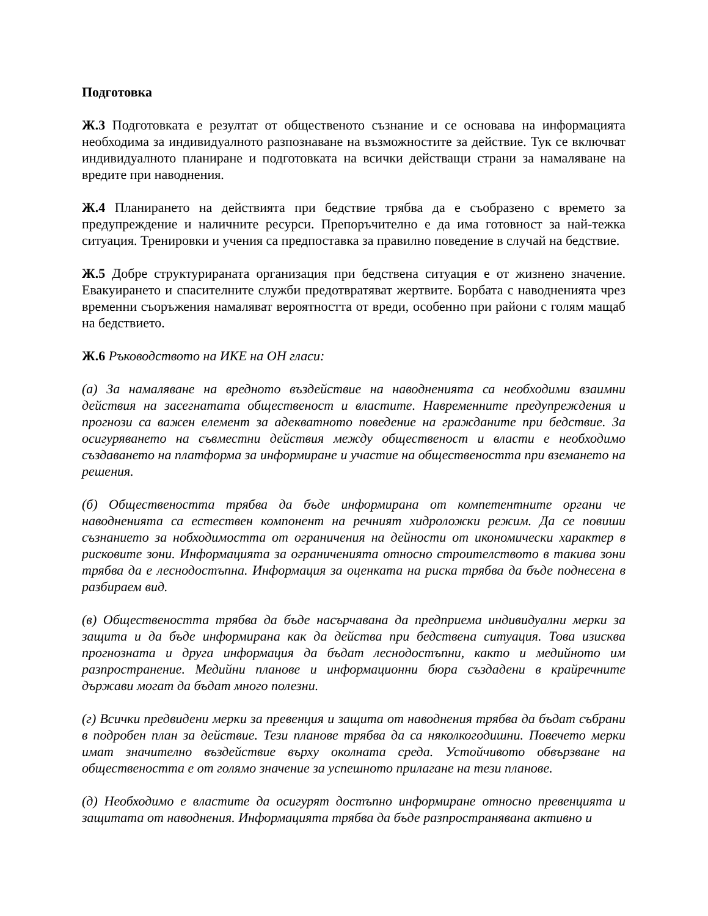Подготовка
Ж.3 Подготовката е резултат от общественото съзнание и се основава на информацията необходима за индивидуалното разпознаване на възможностите за действие. Тук се включват индивидуалното планиране и подготовката на всички действащи страни за намаляване на вредите при наводнения.
Ж.4 Планирането на действията при бедствие трябва да е съобразено с времето за предупреждение и наличните ресурси. Препоръчително е да има готовност за най-тежка ситуация. Тренировки и учения са предпоставка за правилно поведение в случай на бедствие.
Ж.5 Добре структурираната организация при бедствена ситуация е от жизнено значение. Евакуирането и спасителните служби предотвратяват жертвите. Борбата с наводненията чрез временни съоръжения намаляват вероятността от вреди, особенно при райони с голям мащаб на бедствието.
Ж.6 Ръководството на ИКЕ на ОН гласи:
(а) За намаляване на вредното въздействие на наводненията са необходими взаимни действия на засегнатата общественост и властите. Навременните предупреждения и прогнози са важен елемент за адекватното поведение на гражданите при бедствие. За осигуряването на съвместни действия между общественост и власти е необходимо създаването на платформа за информиране и участие на обществеността при вземането на решения.
(б) Обществеността трябва да бъде информирана от компетентните органи че наводненията са естествен компонент на речният хидроложки режим. Да се повиши съзнанието за нобходимостта от ограничения на дейности от икономически характер в рисковите зони. Информацията за ограниченията относно строителството в такива зони трябва да е леснодостъпна. Информация за оценката на риска трябва да бъде поднесена в разбираем вид.
(в) Обществеността трябва да бъде насърчавана да предприема индивидуални мерки за защита и да бъде информирана как да действа при бедствена ситуация. Това изисква прогнозната и друга информация да бъдат леснодостъпни, както и медийното им разпространение. Медийни планове и информационни бюра създадени в крайречните държави могат да бъдат много полезни.
(г) Всички предвидени мерки за превенция и защита от наводнения трябва да бъдат събрани в подробен план за действие. Тези планове трябва да са няколкогодишни. Повечето мерки имат значително въздействие върху околната среда. Устойчивото обвързване на обществеността е от голямо значение за успешното прилагане на тези планове.
(д) Необходимо е властите да осигурят достъпно информиране относно превенцията и защитата от наводнения. Информацията трябва да бъде разпространявана активно и